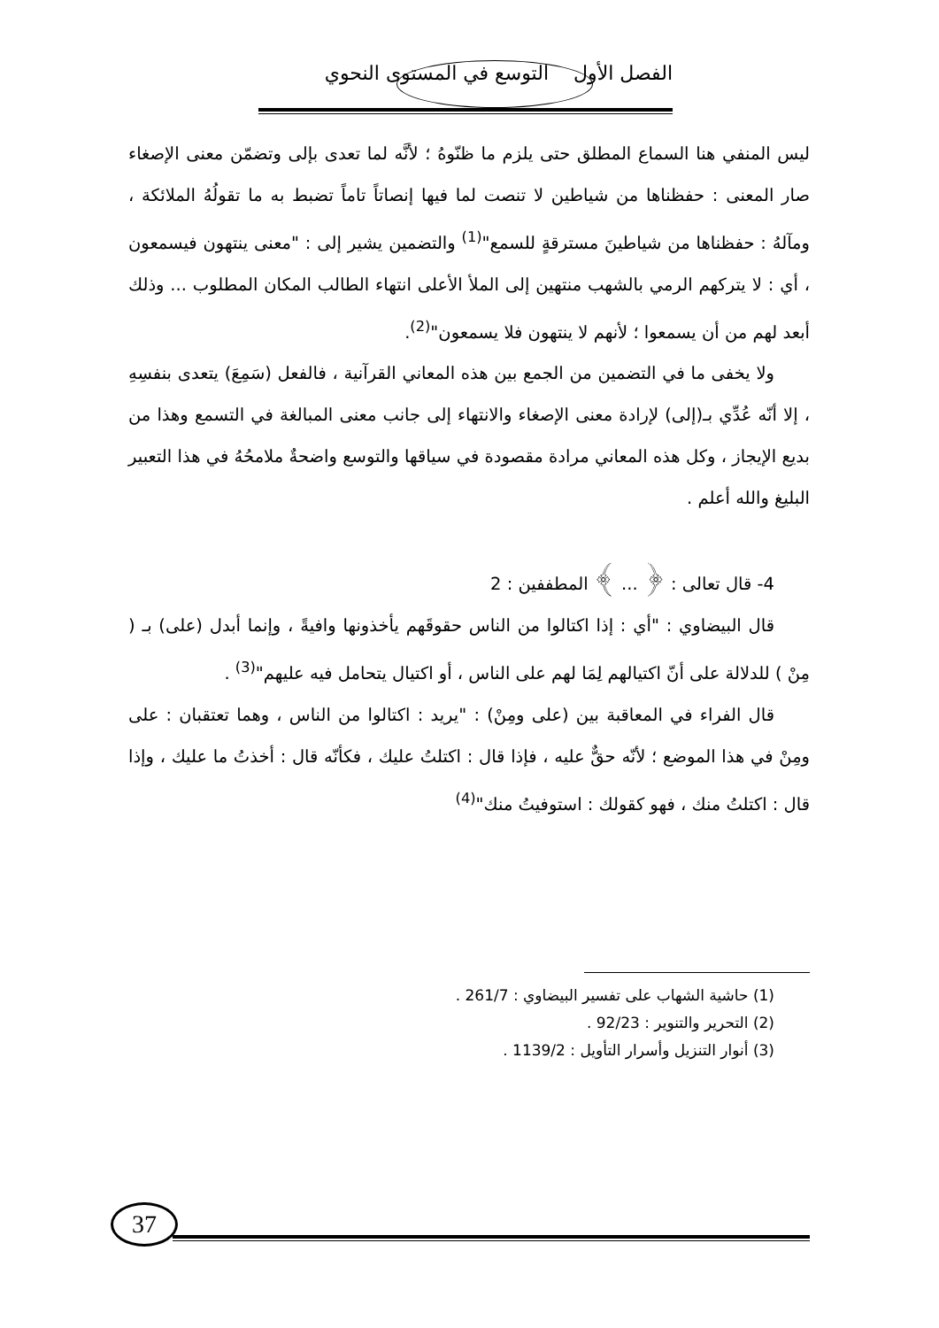الفصل الأول التوسع في المستوى النحوي
ليس المنفي هنا السماع المطلق حتى يلزم ما ظنّوهُ ؛ لأنَّه لما تعدى بإلى وتضمّن معنى الإصغاء صار المعنى : حفظناها من شياطين لا تنصت لما فيها إنصاتاً تاماً تضبط به ما تقولُهُ الملائكة ، ومآلهُ : حفظناها من شياطينَ مسترقةٍ للسمع"<sup>(1)</sup> والتضمين يشير إلى : "معنى ينتهون فيسمعون ، أي : لا يتركهم الرمي بالشهب منتهين إلى الملأ الأعلى انتهاء الطالب المكان المطلوب ... وذلك أبعد لهم من أن يسمعوا ؛ لأنهم لا ينتهون فلا يسمعون"<sup>(2)</sup>.
ولا يخفى ما في التضمين من الجمع بين هذه المعاني القرآنية ، فالفعل (سَمِعَ) يتعدى بنفسِهِ ، إلا أنّه عُدِّي بـ(إلى) لإرادة معنى الإصغاء والانتهاء إلى جانب معنى المبالغة في التسمع وهذا من بديع الإيجاز ، وكل هذه المعاني مرادة مقصودة في سياقها والتوسع واضحةٌ ملامحُهُ في هذا التعبير البليغ والله أعلم .
4- قال تعالى : ﴿ ... ﴾ المطففين : 2
قال البيضاوي : "أي : إذا اكتالوا من الناس حقوقَهم يأخذونها وافيةً ، وإنما أبدل (على) بـ ( مِنْ ) للدلالة على أنّ اكتيالهم لِمَا لهم على الناس ، أو اكتيال يتحامل فيه عليهم"<sup>(3)</sup> .
قال الفراء في المعاقبة بين (على ومِنْ) : "يريد : اكتالوا من الناس ، وهما تعتقبان : على ومِنْ في هذا الموضع ؛ لأنّه حقٌّ عليه ، فإذا قال : اكتلتُ عليك ، فكأنّه قال : أخذتُ ما عليك ، وإذا قال : اكتلتُ منك ، فهو كقولك : استوفيتُ منك"<sup>(4)</sup>
(1) حاشية الشهاب على تفسير البيضاوي : 261/7 .
(2) التحرير والتنوير : 92/23 .
(3) أنوار التنزيل وأسرار التأويل : 1139/2 .
37